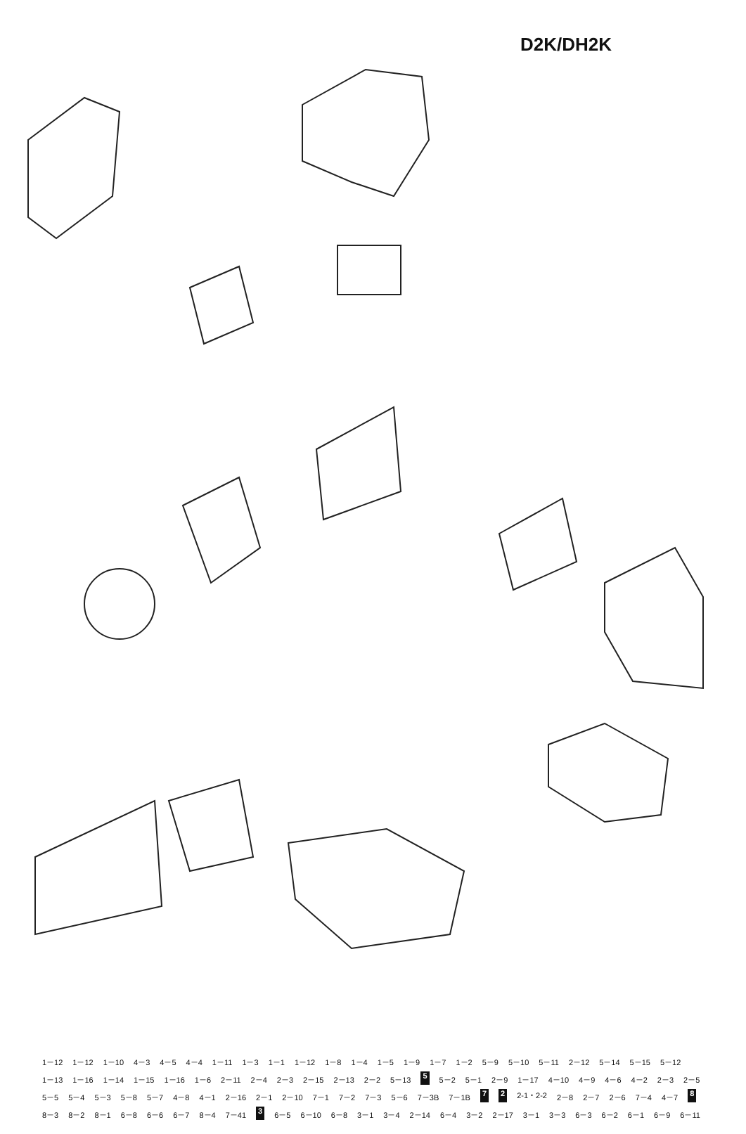D2K/DH2K
1－12 1－12 1－10 4－3 4－5 4－4 1－11 1－3 1－1 1－12 1－8 1－4 1－5 1－9 1－7 1－2 5－9 5－10 5－11 2－12 5－14 5－15 5－12 1－13 1－16 1－14 1－15 1－16 1－6 2－11 2－4 2－3 2－15 2－13 2－2 5－13 5 5－2 5－1 2－9 1－17 4－10 4－9 4－6 4－2 2－3 2－5 5－5 5－4 5－3 5－8 5－7 4－8 4－1 2－16 2－1 2－10 7－1 7－2 7－3 5－6 7－3B 7－1B 7 2 2-1・2-2 2－8 2－7 2－6 7－4 4－7 8 8－3 8－2 8－1 6－8 6－6 6－7 8－4 7－41 3 6－5 6－10 6－8 3－1 3－4 2－14 6－4 3－2 2－17 3－1 3－3 6－3 6－2 6－1 6－9 6－11